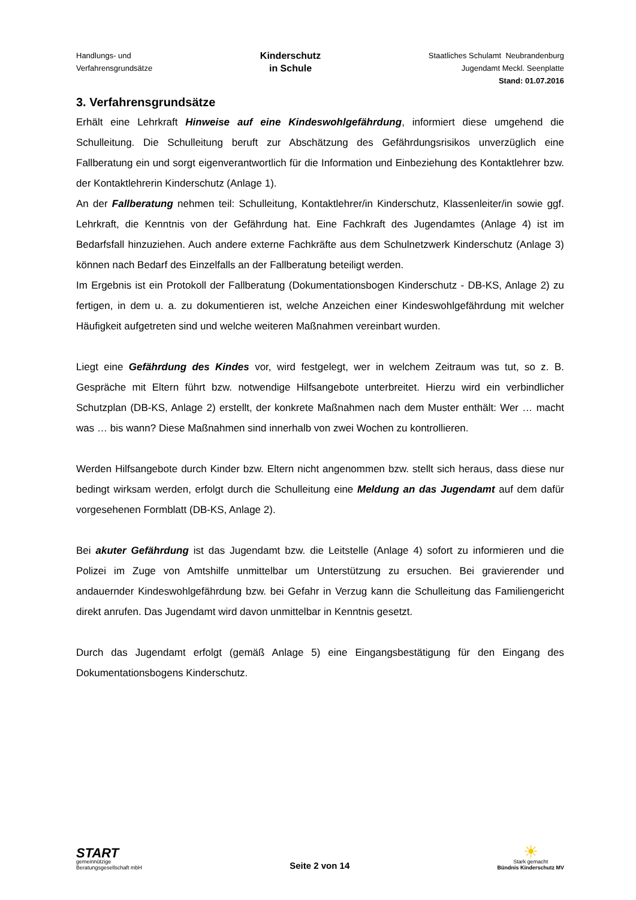Handlungs- und
Verfahrensgrundsätze
Kinderschutz
in Schule
Staatliches Schulamt Neubrandenburg
Jugendamt Meckl. Seenplatte
Stand: 01.07.2016
3. Verfahrensgrundsätze
Erhält eine Lehrkraft Hinweise auf eine Kindeswohlgefährdung, informiert diese umgehend die Schulleitung. Die Schulleitung beruft zur Abschätzung des Gefährdungsrisikos unverzüglich eine Fallberatung ein und sorgt eigenverantwortlich für die Information und Einbeziehung des Kontaktlehrer bzw. der Kontaktlehrerin Kinderschutz (Anlage 1).
An der Fallberatung nehmen teil: Schulleitung, Kontaktlehrer/in Kinderschutz, Klassenleiter/in sowie ggf. Lehrkraft, die Kenntnis von der Gefährdung hat. Eine Fachkraft des Jugendamtes (Anlage 4) ist im Bedarfsfall hinzuziehen. Auch andere externe Fachkräfte aus dem Schulnetzwerk Kinderschutz (Anlage 3) können nach Bedarf des Einzelfalls an der Fallberatung beteiligt werden.
Im Ergebnis ist ein Protokoll der Fallberatung (Dokumentationsbogen Kinderschutz - DB-KS, Anlage 2) zu fertigen, in dem u. a. zu dokumentieren ist, welche Anzeichen einer Kindeswohlgefährdung mit welcher Häufigkeit aufgetreten sind und welche weiteren Maßnahmen vereinbart wurden.
Liegt eine Gefährdung des Kindes vor, wird festgelegt, wer in welchem Zeitraum was tut, so z. B. Gespräche mit Eltern führt bzw. notwendige Hilfsangebote unterbreitet. Hierzu wird ein verbindlicher Schutzplan (DB-KS, Anlage 2) erstellt, der konkrete Maßnahmen nach dem Muster enthält: Wer … macht was … bis wann? Diese Maßnahmen sind innerhalb von zwei Wochen zu kontrollieren.
Werden Hilfsangebote durch Kinder bzw. Eltern nicht angenommen bzw. stellt sich heraus, dass diese nur bedingt wirksam werden, erfolgt durch die Schulleitung eine Meldung an das Jugendamt auf dem dafür vorgesehenen Formblatt (DB-KS, Anlage 2).
Bei akuter Gefährdung ist das Jugendamt bzw. die Leitstelle (Anlage 4) sofort zu informieren und die Polizei im Zuge von Amtshilfe unmittelbar um Unterstützung zu ersuchen. Bei gravierender und andauernder Kindeswohlgefährdung bzw. bei Gefahr in Verzug kann die Schulleitung das Familiengericht direkt anrufen. Das Jugendamt wird davon unmittelbar in Kenntnis gesetzt.
Durch das Jugendamt erfolgt (gemäß Anlage 5) eine Eingangsbestätigung für den Eingang des Dokumentationsbogens Kinderschutz.
START
gemeinnützige
Beratungsgesellschaft mbH
Seite 2 von 14
☀
Stark gemacht
Bündnis Kinderschutz MV